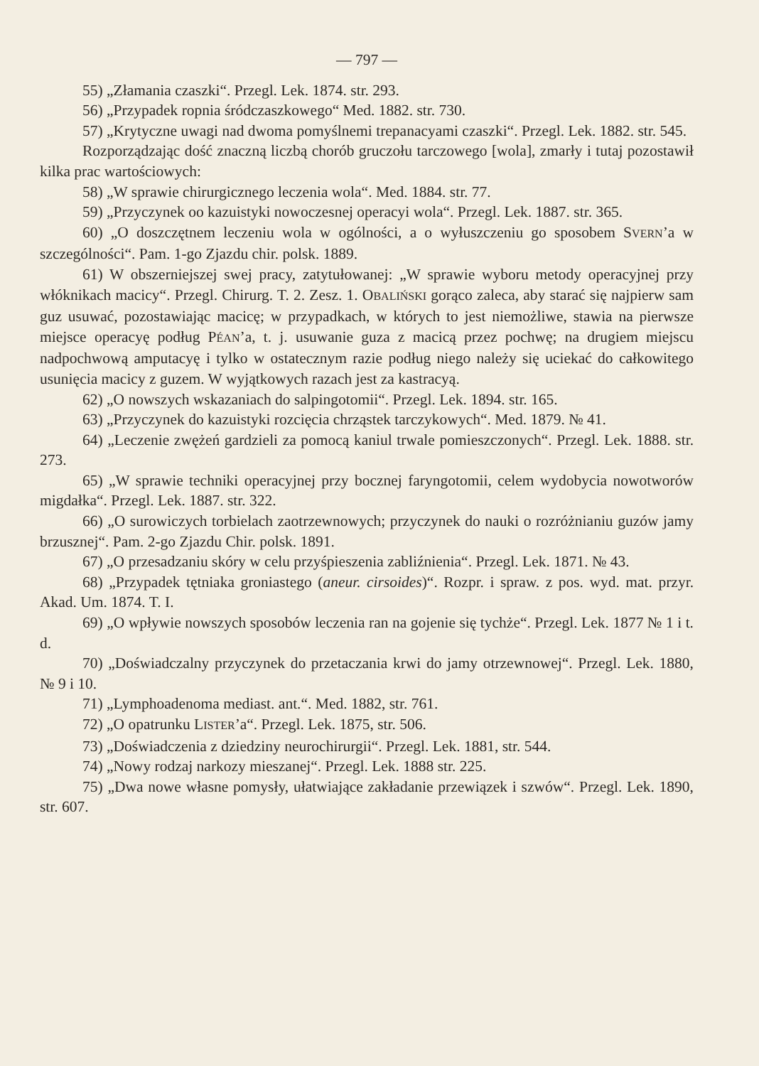— 797 —
55) „Złamania czaszki“. Przegl. Lek. 1874. str. 293.
56) „Przypadek ropnia śródczaszkowego“ Med. 1882. str. 730.
57) „Krytyczne uwagi nad dwoma pomyślnemi trepanacyami czaszki“. Przegl. Lek. 1882. str. 545.
Rozporządzając dość znaczną liczbą chorób gruczołu tarczowego [wola], zmarły i tutaj pozostawił kilka prac wartościowych:
58) „W sprawie chirurgicznego leczenia wola“. Med. 1884. str. 77.
59) „Przyczynek oo kazuistyki nowoczesnej operacyi wola“. Przegl. Lek. 1887. str. 365.
60) „O doszczętnem leczeniu wola w ogólności, a o wyłuszczeniu go sposobem SVERN’a w szczególności“. Pam. 1-go Zjazdu chir. polsk. 1889.
61) W obszerniejszej swej pracy, zatytułowanej: „W sprawie wyboru metody operacyjnej przy włóknikach macicy“. Przegl. Chirurg. T. 2. Zesz. 1. OBALIŃSKI gorąco zaleca, aby starać się najpierw sam guz usuwać, pozostawiając macicę; w przypadkach, w których to jest niemożliwe, stawia na pierwsze miejsce operacyę podług PÉAN’a, t. j. usuwanie guza z macicą przez pochwę; na drugiem miejscu nadpochwową amputacyę i tylko w ostatecznym razie podług niego należy się uciekać do całkowitego usunięcia macicy z guzem. W wyjątkowych razach jest za kastracyą.
62) „O nowszych wskazaniach do salpingotomii“. Przegl. Lek. 1894. str. 165.
63) „Przyczynek do kazuistyki rozcięcia chrząstek tarczykowych“. Med. 1879. № 41.
64) „Leczenie zwężeń gardzieli za pomocą kaniul trwale pomieszczonych“. Przegl. Lek. 1888. str. 273.
65) „W sprawie techniki operacyjnej przy bocznej faryngotomii, celem wydobycia nowotworów migdałka“. Przegl. Lek. 1887. str. 322.
66) „O surowiczych torbielach zaotrzewnowych; przyczynek do nauki o rozróżnianiu guzów jamy brzusznej“. Pam. 2-go Zjazdu Chir. polsk. 1891.
67) „O przesadzaniu skóry w celu przyśpieszenia zabliźnienia“. Przegl. Lek. 1871. № 43.
68) „Przypadek tętniaka groniastego (aneur. cirsoides)“. Rozpr. i spraw. z pos. wyd. mat. przyr. Akad. Um. 1874. T. I.
69) „O wpływie nowszych sposobów leczenia ran na gojenie się tychże“. Przegl. Lek. 1877 № 1 i t. d.
70) „Doświadczalny przyczynek do przetaczania krwi do jamy otrzewnowej“. Przegl. Lek. 1880, № 9 i 10.
71) „Lymphoadenoma mediast. ant.“. Med. 1882, str. 761.
72) „O opatrunku LISTER’a“. Przegl. Lek. 1875, str. 506.
73) „Doświadczenia z dziedziny neurochirurgii“. Przegl. Lek. 1881, str. 544.
74) „Nowy rodzaj narkozy mieszanej“. Przegl. Lek. 1888 str. 225.
75) „Dwa nowe własne pomysły, ułatwiające zakładanie przewiązek i szwów“. Przegl. Lek. 1890, str. 607.